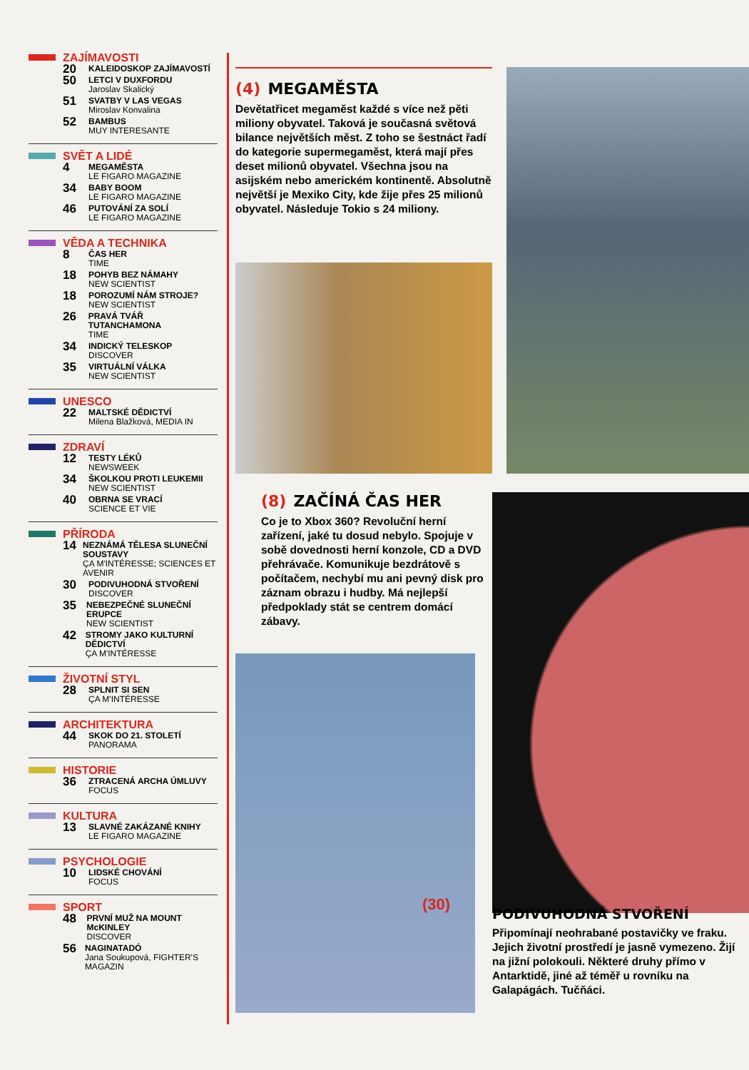ZAJÍMAVOSTI
20
KALEIDOSKOP ZAJÍMAVOSTÍ
50
LETCI V DUXFORDU
Jaroslav Skalický
51
SVATBY V LAS VEGAS
Miroslav Konvalina
52
BAMBUS
MUY INTERESANTE
SVĚT A LIDÉ
4
MEGAMĚSTA
LE FIGARO MAGAZINE
34
BABY BOOM
LE FIGARO MAGAZINE
46
PUTOVÁNÍ ZA SOLÍ
LE FIGARO MAGAZINE
VĚDA A TECHNIKA
8
ČAS HER
TIME
18
POHYB BEZ NÁMAHY
NEW SCIENTIST
18
POROZUMÍ NÁM STROJE?
NEW SCIENTIST
26
PRAVÁ TVÁŘ TUTANCHAMONA
TIME
34
INDICKÝ TELESKOP
DISCOVER
35
VIRTUÁLNÍ VÁLKA
NEW SCIENTIST
UNESCO
22
MALTSKÉ DĚDICTVÍ
Milena Blažková, MEDIA IN
ZDRAVÍ
12
TESTY LÉKŮ
NEWSWEEK
34
ŠKOLKOU PROTI LEUKEMII
NEW SCIENTIST
40
OBRNA SE VRACÍ
SCIENCE ET VIE
PŘÍRODA
14
NEZNÁMÁ TĚLESA SLUNEČNÍ SOUSTAVY
ÇA M'INTÉRESSE; SCIENCES ET AVENIR
30
PODIVUHODNÁ STVOŘENÍ
DISCOVER
35
NEBEZPEČNÉ SLUNEČNÍ ERUPCE
NEW SCIENTIST
42
STROMY JAKO KULTURNÍ DĚDICTVÍ
ÇA M'INTÉRESSE
ŽIVOTNÍ STYL
28
SPLNIT SI SEN
ÇA M'INTÉRESSE
ARCHITEKTURA
44
SKOK DO 21. STOLETÍ
PANORAMA
HISTORIE
36
ZTRACENÁ ARCHA ÚMLUVY
FOCUS
KULTURA
13
SLAVNÉ ZAKÁZANÉ KNIHY
LE FIGARO MAGAZINE
PSYCHOLOGIE
10
LIDSKÉ CHOVÁNÍ
FOCUS
SPORT
48
PRVNÍ MUŽ NA MOUNT McKINLEY
DISCOVER
56
NAGINATADÓ
Jana Soukupová, FIGHTER'S MAGAZIN
(4) MEGAMĚSTA
Devětatřicet megaměst každé s více než pěti miliony obyvatel. Taková je současná světová bilance největších měst. Z toho se šestnáct řadí do kategorie supermegaměst, která mají přes deset milionů obyvatel. Všechna jsou na asijském nebo americkém kontinentě. Absolutně největší je Mexiko City, kde žije přes 25 milionů obyvatel. Následuje Tokio s 24 miliony.
(8) ZAČÍNÁ ČAS HER
Co je to Xbox 360? Revoluční herní zařízení, jaké tu dosud nebylo. Spojuje v sobě dovednosti herní konzole, CD a DVD přehrávače. Komunikuje bezdrátově s počítačem, nechybí mu ani pevný disk pro záznam obrazu i hudby. Má nejlepší předpoklady stát se centrem domácí zábavy.
(30)
PODIVUHODNÁ STVOŘENÍ
Připomínají neohrabané postavičky ve fraku. Jejich životní prostředí je jasně vymezeno. Žijí na jižní polokouli. Některé druhy přímo v Antarktidě, jiné až téměř u rovníku na Galapágách. Tučňáci.